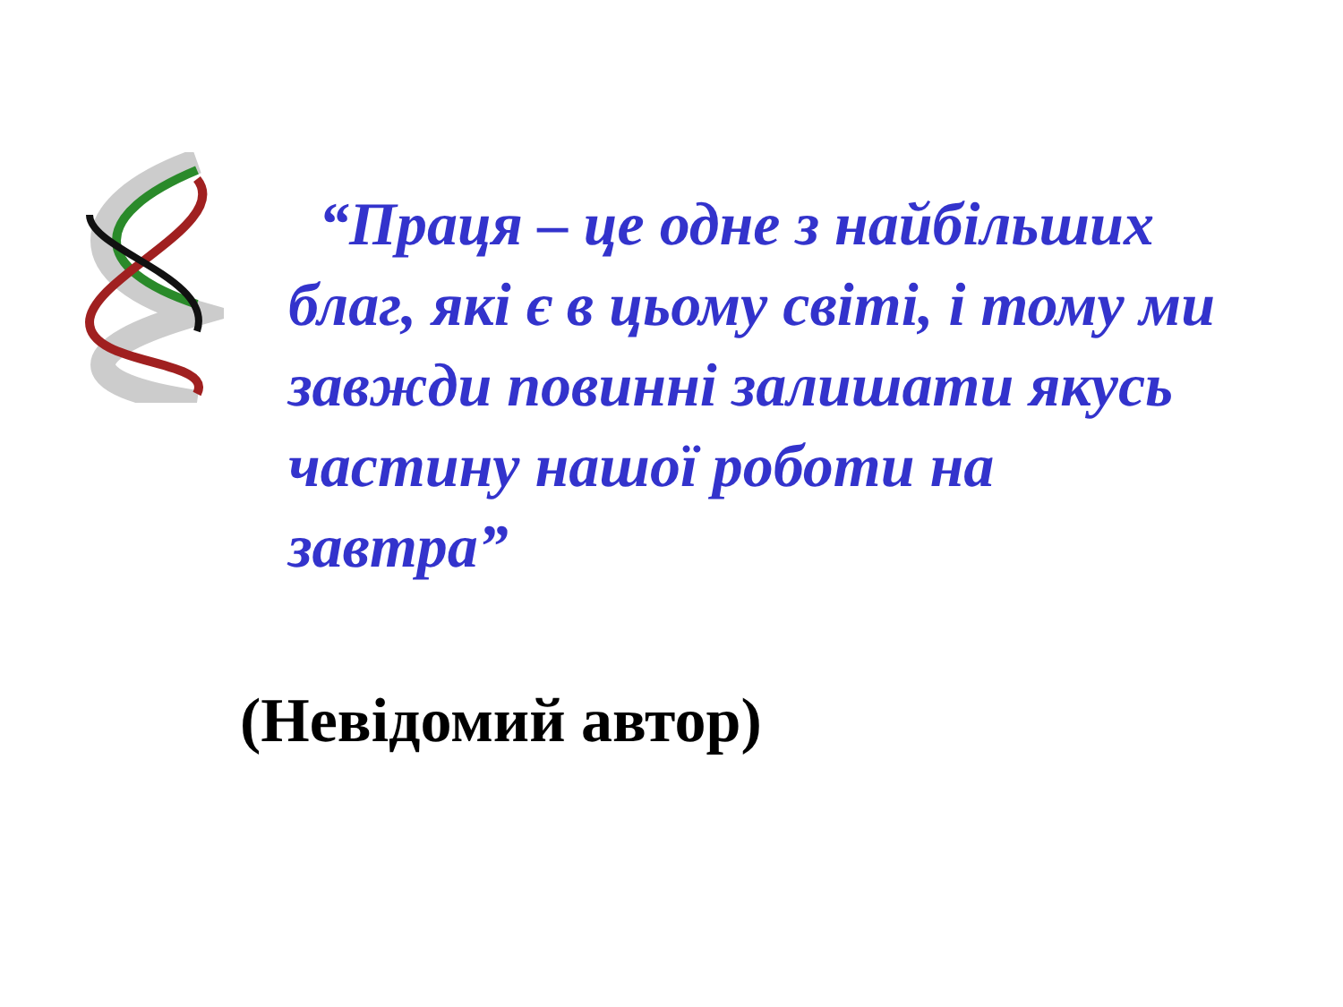“Праця – це одне з найбільших благ, які є в цьому світі, і тому ми завжди повинні залишати якусь частину нашої роботи на завтра”
(Невідомий автор)